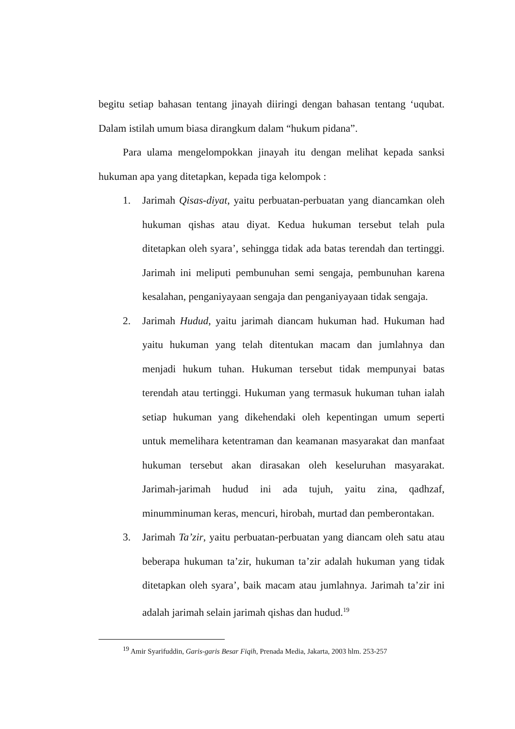begitu setiap bahasan tentang jinayah diiringi dengan bahasan tentang ‘uqubat. Dalam istilah umum biasa dirangkum dalam “hukum pidana”.
Para ulama mengelompokkan jinayah itu dengan melihat kepada sanksi hukuman apa yang ditetapkan, kepada tiga kelompok :
1. Jarimah Qisas-diyat, yaitu perbuatan-perbuatan yang diancamkan oleh hukuman qishas atau diyat. Kedua hukuman tersebut telah pula ditetapkan oleh syara’, sehingga tidak ada batas terendah dan tertinggi. Jarimah ini meliputi pembunuhan semi sengaja, pembunuhan karena kesalahan, penganiyayaan sengaja dan penganiyayaan tidak sengaja.
2. Jarimah Hudud, yaitu jarimah diancam hukuman had. Hukuman had yaitu hukuman yang telah ditentukan macam dan jumlahnya dan menjadi hukum tuhan. Hukuman tersebut tidak mempunyai batas terendah atau tertinggi. Hukuman yang termasuk hukuman tuhan ialah setiap hukuman yang dikehendaki oleh kepentingan umum seperti untuk memelihara ketentraman dan keamanan masyarakat dan manfaat hukuman tersebut akan dirasakan oleh keseluruhan masyarakat. Jarimah-jarimah hudud ini ada tujuh, yaitu zina, qadhzaf, minumminuman keras, mencuri, hirobah, murtad dan pemberontakan.
3. Jarimah Ta’zir, yaitu perbuatan-perbuatan yang diancam oleh satu atau beberapa hukuman ta’zir, hukuman ta’zir adalah hukuman yang tidak ditetapkan oleh syara’, baik macam atau jumlahnya. Jarimah ta’zir ini adalah jarimah selain jarimah qishas dan hudud.<sup>19</sup>
<sup>19</sup> Amir Syarifuddin, Garis-garis Besar Fiqih, Prenada Media, Jakarta, 2003 hlm. 253-257